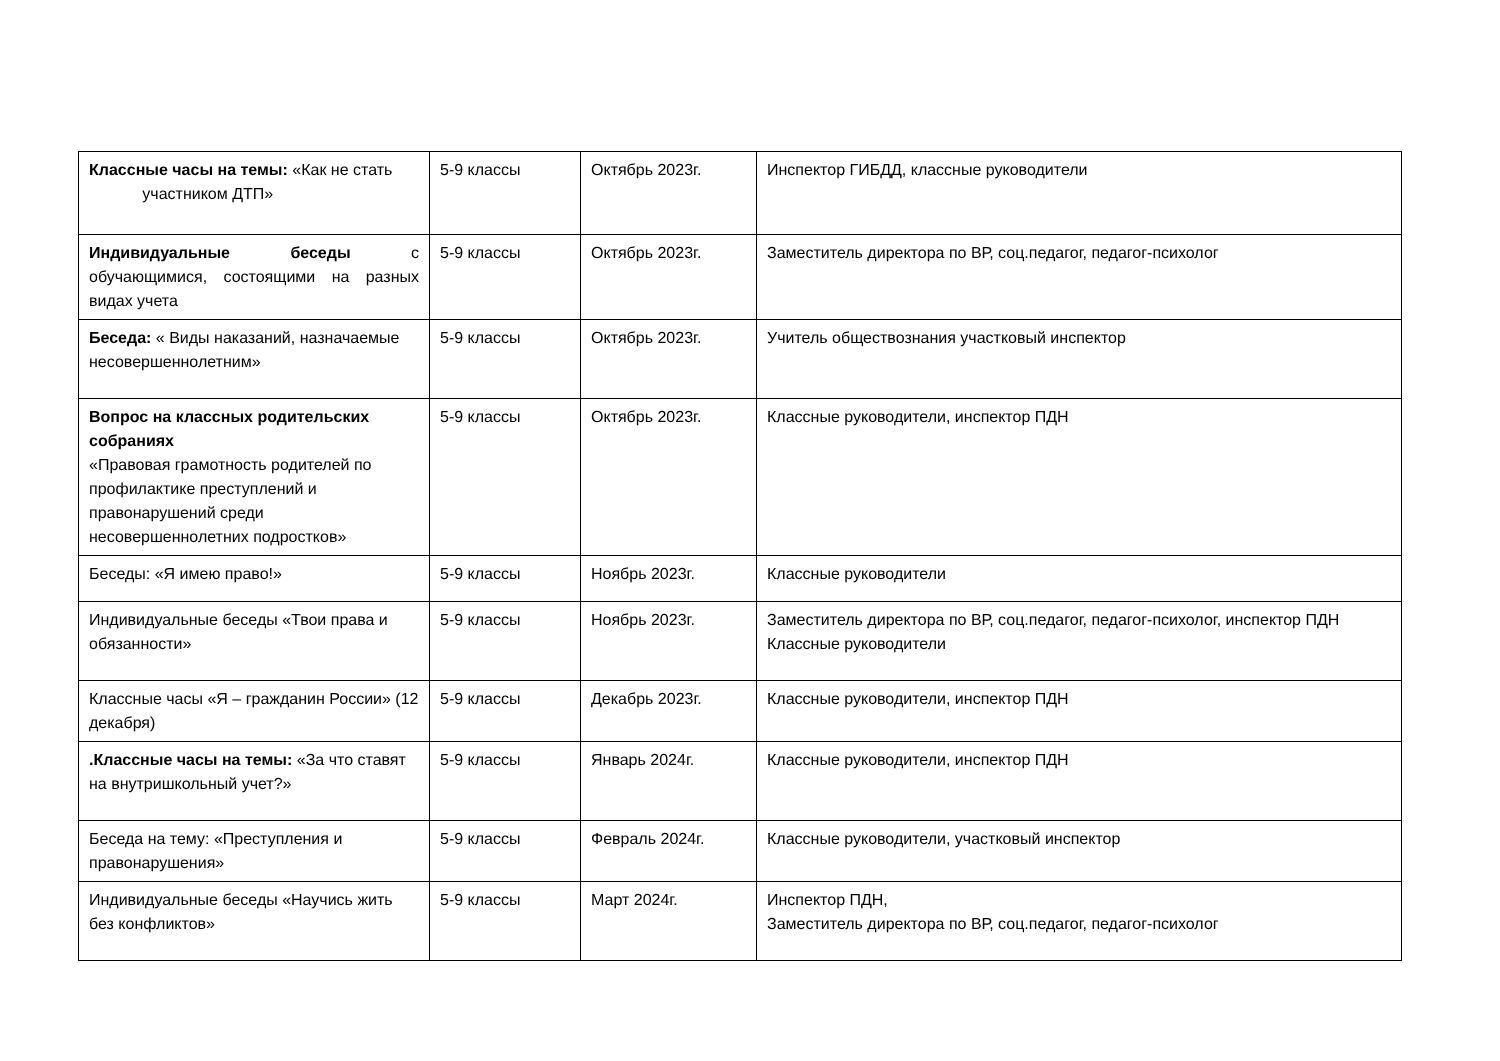| Классные часы на темы: «Как не стать участником ДТП» | 5-9 классы | Октябрь 2023г. | Инспектор ГИБДД, классные руководители |
| Индивидуальные беседы с обучающимися, состоящими на разных видах учета | 5-9 классы | Октябрь 2023г. | Заместитель директора по ВР, соц.педагог, педагог-психолог |
| Беседа: « Виды наказаний, назначаемые несовершеннолетним» | 5-9 классы | Октябрь 2023г. | Учитель обществознания участковый инспектор |
| Вопрос на классных родительских собраниях «Правовая грамотность родителей по профилактике преступлений и правонарушений среди несовершеннолетних подростков» | 5-9 классы | Октябрь 2023г. | Классные руководители, инспектор ПДН |
| Беседы: «Я имею право!» | 5-9 классы | Ноябрь 2023г. | Классные руководители |
| Индивидуальные беседы «Твои права и обязанности» | 5-9 классы | Ноябрь 2023г. | Заместитель директора по ВР, соц.педагог, педагог-психолог, инспектор ПДН Классные руководители |
| Классные часы «Я – гражданин России» (12 декабря) | 5-9 классы | Декабрь 2023г. | Классные руководители, инспектор ПДН |
| .Классные часы на темы: «За что ставят на внутришкольный учет?» | 5-9 классы | Январь 2024г. | Классные руководители, инспектор ПДН |
| Беседа на тему: «Преступления и правонарушения» | 5-9 классы | Февраль 2024г. | Классные руководители, участковый инспектор |
| Индивидуальные беседы «Научись жить без конфликтов» | 5-9 классы | Март 2024г. | Инспектор ПДН, Заместитель директора по ВР, соц.педагог, педагог-психолог |